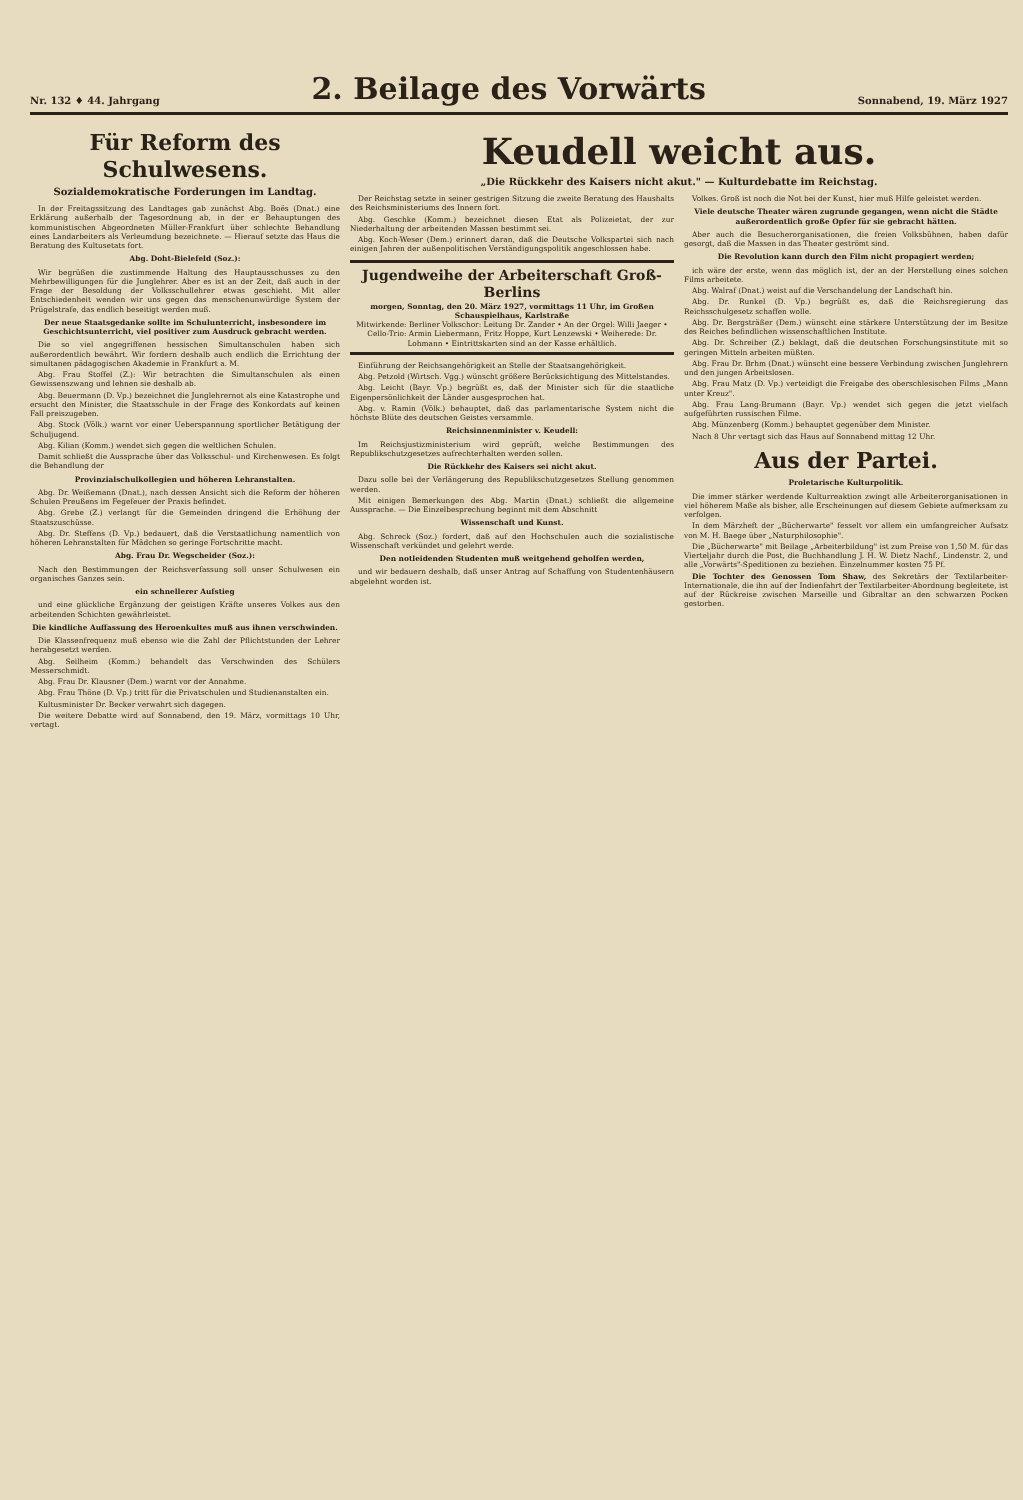Nr. 132 ♦ 44. Jahrgang
2. Beilage des Vorwärts
Sonnabend, 19. März 1927
Für Reform des Schulwesens.
Sozialdemokratische Forderungen im Landtag.
In der Freitagssitzung des Landtages gab zunächst Abg. Boës (Dnat.) eine Erklärung außerhalb der Tagesordnung ab, in der er Behauptungen des kommunistischen Abgeordneten Müller-Frankfurt über schlechte Behandlung eines Landarbeiters als Verleumdung bezeichnete. — Hierauf setzte das Haus die Beratung des Kultusetats fort.
Abg. Doht-Bielefeld (Soz.):
Wir begrüßen die zustimmende Haltung des Hauptausschusses zu den Mehrbewilligungen für die Junglehrer. Aber es ist an der Zeit, daß auch in der Frage der Besoldung der Volksschullehrer etwas geschieht. Mit aller Entschiedenheit wenden wir uns gegen das menschenunwürdige System der Prügelstrafe, das endlich beseitigt werden muß.
Der neue Staatsgedanke sollte im Schulunterricht, insbesondere im Geschichtsunterricht, viel positiver zum Ausdruck gebracht werden.
Die so viel angegriffenen hessischen Simultanschulen haben sich außerordentlich bewährt. Wir fordern deshalb auch endlich die Errichtung der simultanen pädagogischen Akademie in Frankfurt a. M.
Abg. Frau Stoffel (Z.): Wir betrachten die Simultanschulen als einen Gewissenszwang und lehnen sie deshalb ab.
Abg. Beuermann (D. Vp.) bezeichnet die Junglehrernot als eine Katastrophe und ersucht den Minister, die Staatsschule in der Frage des Konkordats auf keinen Fall preiszugeben.
Abg. Stock (Völk.) warnt vor einer Ueberspannung sportlicher Betätigung der Schuljugend.
Abg. Kilian (Komm.) wendet sich gegen die weltlichen Schulen.
Damit schließt die Aussprache über das Volksschul- und Kirchenwesen. Es folgt die Behandlung der
Provinzialschulkollegien und höheren Lehranstalten.
Abg. Dr. Weißemann (Dnat.), nach dessen Ansicht sich die Reform der höheren Schulen Preußens im Fegefeuer der Praxis befindet.
Abg. Grebe (Z.) verlangt für die Gemeinden dringend die Erhöhung der Staatszuschüsse.
Abg. Dr. Steffens (D. Vp.) bedauert, daß die Verstaatlichung namentlich von höheren Lehranstalten für Mädchen so geringe Fortschritte macht.
Abg. Frau Dr. Wegscheider (Soz.):
Nach den Bestimmungen der Reichsverfassung soll unser Schulwesen ein organisches Ganzes sein.
ein schnellerer Aufstieg
und eine glückliche Ergänzung der geistigen Kräfte unseres Volkes aus den arbeitenden Schichten gewährleistet.
Die kindliche Auffassung des Heroenkultes muß aus ihnen verschwinden.
Die Klassenfrequenz muß ebenso wie die Zahl der Pflichtstunden der Lehrer herabgesetzt werden.
Abg. Seilheim (Komm.) behandelt das Verschwinden des Schülers Messerschmidt.
Abg. Frau Dr. Klausner (Dem.) warnt vor der Annahme.
Abg. Frau Thöne (D. Vp.) tritt für die Privatschulen und Studienanstalten ein.
Kultusminister Dr. Becker verwahrt sich dagegen.
Die weitere Debatte wird auf Sonnabend, den 19. März, vormittags 10 Uhr, vertagt.
Keudell weicht aus.
„Die Rückkehr des Kaisers nicht akut." — Kulturdebatte im Reichstag.
Der Reichstag setzte in seiner gestrigen Sitzung die zweite Beratung des Haushalts des Reichsministeriums des Innern fort.
Abg. Geschke (Komm.) bezeichnet diesen Etat als Polizeietat, der zur Niederhaltung der arbeitenden Massen bestimmt sei.
Abg. Koch-Weser (Dem.) erinnert daran, daß die Deutsche Volkspartei sich nach einigen Jahren der außenpolitischen Verständigungspolitik angeschlossen habe.
Jugendweihe der Arbeiterschaft Groß-Berlins
morgen, Sonntag, den 20. März 1927, vormittags 11 Uhr, im Großen Schauspielhaus, Karlstraße
Mitwirkende: Berliner Volkschor: Leitung Dr. Zander • An der Orgel: Willi Jaeger • Cello-Trio: Armin Liebermann, Fritz Hoppe, Kurt Lenzewski • Weiherede: Dr. Lohmann • Eintrittskarten sind an der Kasse erhältlich.
Einführung der Reichsangehörigkeit an Stelle der Staatsangehörigkeit.
Abg. Petzold (Wirtsch. Vgg.) wünscht größere Berücksichtigung des Mittelstandes.
Abg. Leicht (Bayr. Vp.) begrüßt es, daß der Minister sich für die staatliche Eigenpersönlichkeit der Länder ausgesprochen hat.
Abg. v. Ramin (Völk.) behauptet, daß das parlamentarische System nicht die höchste Blüte des deutschen Geistes versammle.
Reichsinnenminister v. Keudell:
Im Reichsjustizministerium wird geprüft, welche Bestimmungen des Republikschutzgesetzes aufrechterhalten werden sollen.
Die Rückkehr des Kaisers sei nicht akut.
Dazu solle bei der Verlängerung des Republikschutzgesetzes Stellung genommen werden.
Mit einigen Bemerkungen des Abg. Martin (Dnat.) schließt die allgemeine Aussprache. — Die Einzelbesprechung beginnt mit dem Abschnitt
Wissenschaft und Kunst.
Abg. Schreck (Soz.) fordert, daß auf den Hochschulen auch die sozialistische Wissenschaft verkündet und gelehrt werde.
Den notleidenden Studenten muß weitgehend geholfen werden,
und wir bedauern deshalb, daß unser Antrag auf Schaffung von Studentenhäusern abgelehnt worden ist.
Volkes. Groß ist noch die Not bei der Kunst, hier muß Hilfe geleistet werden.
Viele deutsche Theater wären zugrunde gegangen, wenn nicht die Städte außerordentlich große Opfer für sie gebracht hätten.
Aber auch die Besucherorganisationen, die freien Volksbühnen, haben dafür gesorgt, daß die Massen in das Theater geströmt sind.
Die Revolution kann durch den Film nicht propagiert werden;
ich wäre der erste, wenn das möglich ist, der an der Herstellung eines solchen Films arbeitete.
Abg. Walraf (Dnat.) weist auf die Verschandelung der Landschaft hin.
Abg. Dr. Runkel (D. Vp.) begrüßt es, daß die Reichsregierung das Reichsschulgesetz schaffen wolle.
Abg. Dr. Bergsträßer (Dem.) wünscht eine stärkere Unterstützung der im Besitze des Reiches befindlichen wissenschaftlichen Institute.
Abg. Dr. Schreiber (Z.) beklagt, daß die deutschen Forschungsinstitute mit so geringen Mitteln arbeiten müßten.
Abg. Frau Dr. Brhm (Dnat.) wünscht eine bessere Verbindung zwischen Junglehrern und den jungen Arbeitslosen.
Abg. Frau Matz (D. Vp.) verteidigt die Freigabe des oberschlesischen Films „Mann unter Kreuz".
Abg. Frau Lang-Brumann (Bayr. Vp.) wendet sich gegen die jetzt vielfach aufgeführten russischen Filme.
Abg. Münzenberg (Komm.) behauptet gegenüber dem Minister.
Nach 8 Uhr vertagt sich das Haus auf Sonnabend mittag 12 Uhr.
Aus der Partei.
Proletarische Kulturpolitik.
Die immer stärker werdende Kulturreaktion zwingt alle Arbeiterorganisationen in viel höherem Maße als bisher, alle Erscheinungen auf diesem Gebiete aufmerksam zu verfolgen.
In dem Märzheft der „Bücherwarte" fesselt vor allem ein umfangreicher Aufsatz von M. H. Baege über „Naturphilosophie".
Die „Bücherwarte" mit Beilage „Arbeiterbildung" ist zum Preise von 1,50 M. für das Vierteljahr durch die Post, die Buchhandlung J. H. W. Dietz Nachf., Lindenstr. 2, und alle „Vorwärts"-Speditionen zu beziehen. Einzelnummer kosten 75 Pf.
Die Tochter des Genossen Tom Shaw, des Sekretärs der Textilarbeiter-Internationale, die ihn auf der Indienfahrt der Textilarbeiter-Abordnung begleitete, ist auf der Rückreise zwischen Marseille und Gibraltar an den schwarzen Pocken gestorben.